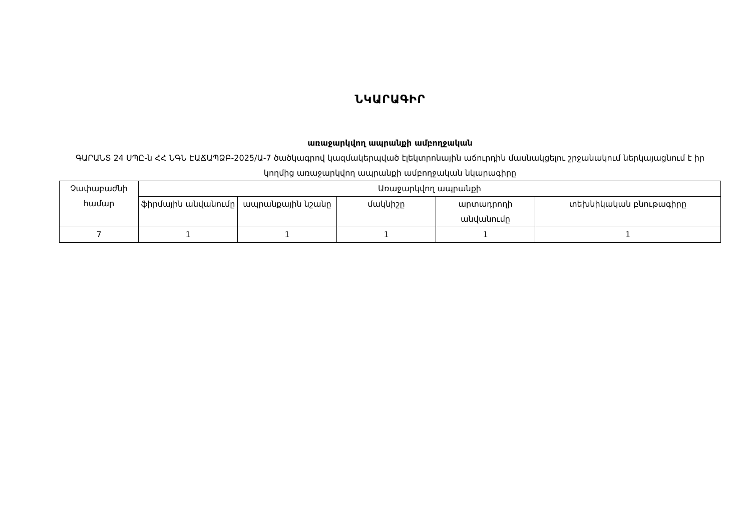ՆԿԱՐԱԳԻՐ
առաջարկվող ապրանքի ամբողջական
ԳԱՐԱՆՏ 24 ՍՊԸ-ն ՀՀ ՆԳՆ ԷԱՃԱՊՁԲ-2025/Ա-7 ծածկագրով կազմակերպված էլեկտրոնային աճուրդին մասնակցելու շրջանակում ներկայացնում է իր կողմից առաջարկվող ապրանքի ամբողջական նկարագիրը
| Չափաբաժնի համար | Առաջարկվող ապրանքի | | | | |
| --- | --- | --- | --- | --- | --- |
| | ֆիրմային անվանումը | ապրանքային նշանը | մակնիշը | արտադրողի անվանումը | տեխնիկական բնութագիրը |
| 7 | 1 | 1 | 1 | 1 | 1 |